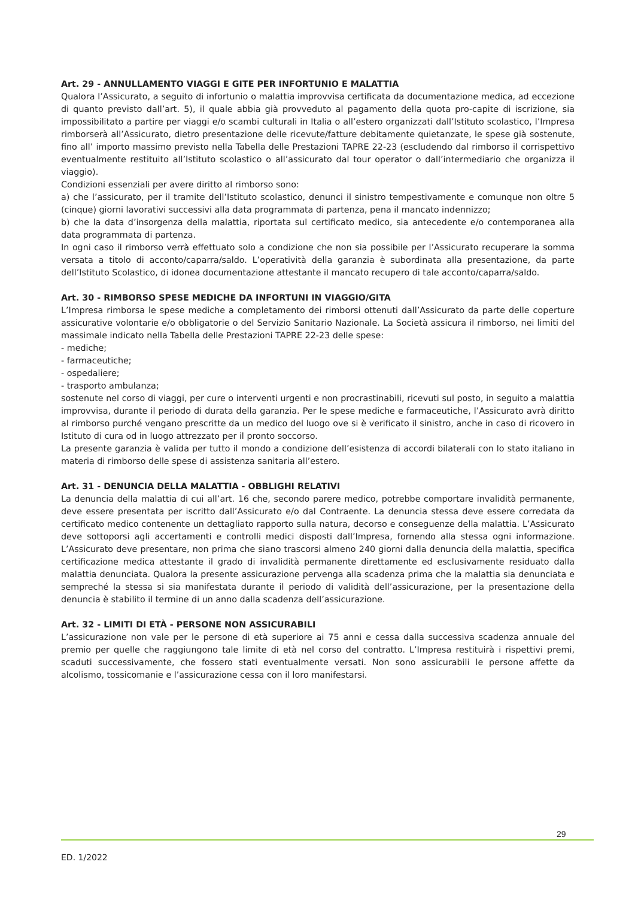Art. 29 - ANNULLAMENTO VIAGGI E GITE PER INFORTUNIO E MALATTIA
Qualora l’Assicurato, a seguito di infortunio o malattia improvvisa certificata da documentazione medica, ad eccezione di quanto previsto dall’art. 5), il quale abbia già provveduto al pagamento della quota pro-capite di iscrizione, sia impossibilitato a partire per viaggi e/o scambi culturali in Italia o all’estero organizzati dall’Istituto scolastico, l’Impresa rimborserà all’Assicurato, dietro presentazione delle ricevute/fatture debitamente quietanzate, le spese già sostenute, fino all’ importo massimo previsto nella Tabella delle Prestazioni TAPRE 22-23 (escludendo dal rimborso il corrispettivo eventualmente restituito all’Istituto scolastico o all’assicurato dal tour operator o dall’intermediario che organizza il viaggio).
Condizioni essenziali per avere diritto al rimborso sono:
a) che l’assicurato, per il tramite dell’Istituto scolastico, denunci il sinistro tempestivamente e comunque non oltre 5 (cinque) giorni lavorativi successivi alla data programmata di partenza, pena il mancato indennizzo;
b) che la data d’insorgenza della malattia, riportata sul certificato medico, sia antecedente e/o contemporanea alla data programmata di partenza.
In ogni caso il rimborso verrà effettuato solo a condizione che non sia possibile per l’Assicurato recuperare la somma versata a titolo di acconto/caparra/saldo. L’operatività della garanzia è subordinata alla presentazione, da parte dell’Istituto Scolastico, di idonea documentazione attestante il mancato recupero di tale acconto/caparra/saldo.
Art. 30 - RIMBORSO SPESE MEDICHE DA INFORTUNI IN VIAGGIO/GITA
L’Impresa rimborsa le spese mediche a completamento dei rimborsi ottenuti dall’Assicurato da parte delle coperture assicurative volontarie e/o obbligatorie o del Servizio Sanitario Nazionale. La Società assicura il rimborso, nei limiti del massimale indicato nella Tabella delle Prestazioni TAPRE 22-23 delle spese:
- mediche;
- farmaceutiche;
- ospedaliere;
- trasporto ambulanza;
sostenute nel corso di viaggi, per cure o interventi urgenti e non procrastinabili, ricevuti sul posto, in seguito a malattia improvvisa, durante il periodo di durata della garanzia. Per le spese mediche e farmaceutiche, l’Assicurato avrà diritto al rimborso purché vengano prescritte da un medico del luogo ove si è verificato il sinistro, anche in caso di ricovero in Istituto di cura od in luogo attrezzato per il pronto soccorso.
La presente garanzia è valida per tutto il mondo a condizione dell’esistenza di accordi bilaterali con lo stato italiano in materia di rimborso delle spese di assistenza sanitaria all’estero.
Art. 31 - DENUNCIA DELLA MALATTIA - OBBLIGHI RELATIVI
La denuncia della malattia di cui all’art. 16 che, secondo parere medico, potrebbe comportare invalidità permanente, deve essere presentata per iscritto dall’Assicurato e/o dal Contraente. La denuncia stessa deve essere corredata da certificato medico contenente un dettagliato rapporto sulla natura, decorso e conseguenze della malattia. L’Assicurato deve sottoporsi agli accertamenti e controlli medici disposti dall’Impresa, fornendo alla stessa ogni informazione. L’Assicurato deve presentare, non prima che siano trascorsi almeno 240 giorni dalla denuncia della malattia, specifica certificazione medica attestante il grado di invalidità permanente direttamente ed esclusivamente residuato dalla malattia denunciata. Qualora la presente assicurazione pervenga alla scadenza prima che la malattia sia denunciata e sempreché la stessa si sia manifestata durante il periodo di validità dell’assicurazione, per la presentazione della denuncia è stabilito il termine di un anno dalla scadenza dell’assicurazione.
Art. 32 - LIMITI DI ETÀ - PERSONE NON ASSICURABILI
L’assicurazione non vale per le persone di età superiore ai 75 anni e cessa dalla successiva scadenza annuale del premio per quelle che raggiungono tale limite di età nel corso del contratto. L’Impresa restituirà i rispettivi premi, scaduti successivamente, che fossero stati eventualmente versati. Non sono assicurabili le persone affette da alcolismo, tossicomanie e l’assicurazione cessa con il loro manifestarsi.
29
ED. 1/2022